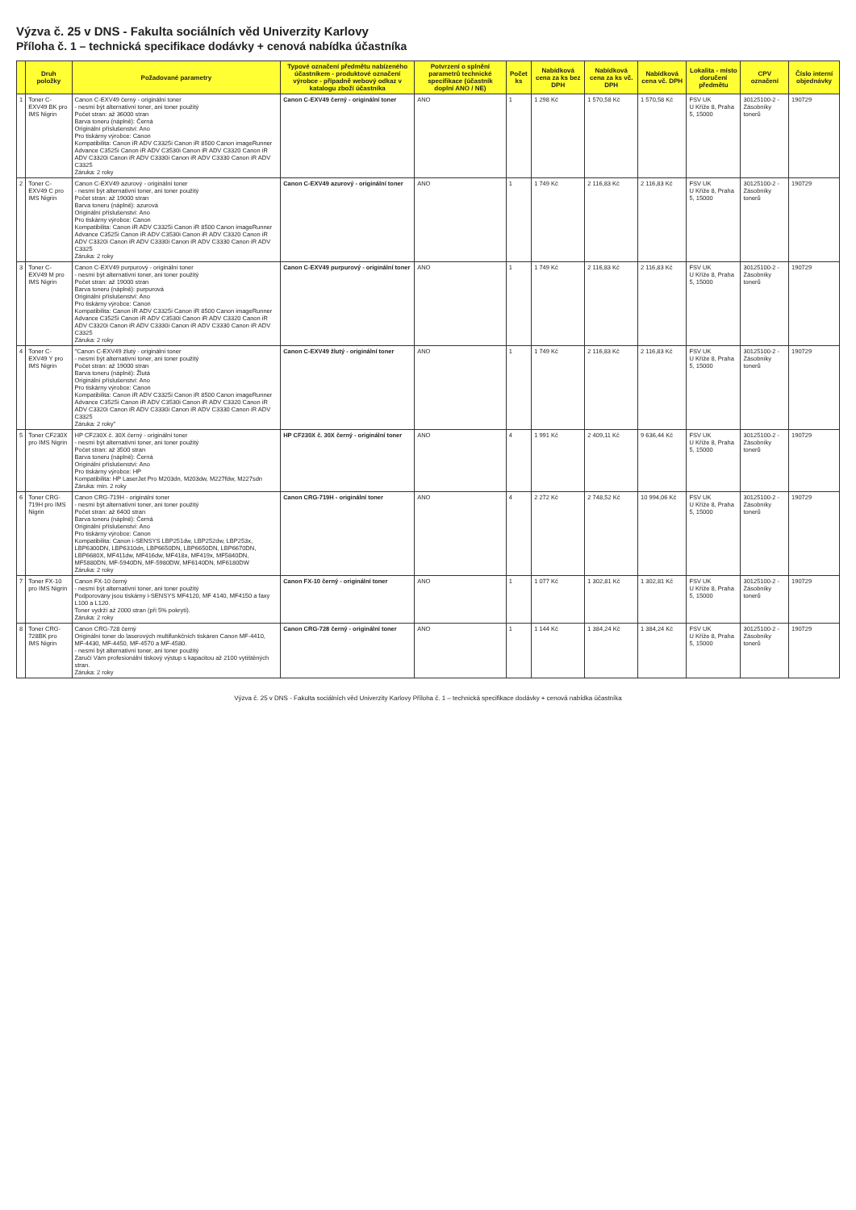Výzva č. 25 v DNS - Fakulta sociálních věd Univerzity Karlovy
Příloha č. 1 – technická specifikace dodávky + cenová nabídka účastníka
| | Druh položky | Požadované parametry | Typové označení předmětu nabízeného účastníkem - produktové označení výrobce - případně webový odkaz v katalogu zboží účastníka | Potvrzení o splnění parametrů technické specifikace (účastník doplní ANO / NE) | Počet ks | Nabídková cena za ks bez DPH | Nabídková cena za ks vč. DPH | Nabídková cena vč. DPH | Lokalita - místo doručení předmětu | CPV označení | Číslo interní objednávky |
| --- | --- | --- | --- | --- | --- | --- | --- | --- | --- | --- | --- |
| 1 | Toner C-EXV49 BK pro IMS Nigrin | Canon C-EXV49 černý - originální toner - nesmí být alternativní toner, ani toner použitý Počet stran: až 36000 stran Barva toneru (náplně): Černá Originální příslušenství: Ano Pro tiskárny výrobce: Canon Kompatibilita: Canon iR ADV C3325i Canon iR 8500 Canon imageRunner Advance C3525i Canon iR ADV C3530i Canon iR ADV C3320 Canon iR ADV C3320i Canon iR ADV C3330i Canon iR ADV C3330 Canon iR ADV C3325 Záruka: 2 roky | Canon C-EXV49 černý - originální toner | ANO | 1 | 1 298 Kč | 1 570,58 Kč | 1 570,58 Kč | FSV UK U Kříže 8, Praha 5, 15000 | 30125100-2 - Zásobníky tonerů | 190729 |
| 2 | Toner C-EXV49 C pro IMS Nigrin | Canon C-EXV49 azurový - originální toner - nesmí být alternativní toner, ani toner použitý Počet stran: až 19000 stran Barva toneru (náplně): azurová Originální příslušenství: Ano Pro tiskárny výrobce: Canon Kompatibilita: Canon iR ADV C3325i Canon iR 8500 Canon imageRunner Advance C3525i Canon iR ADV C3530i Canon iR ADV C3320 Canon iR ADV C3320i Canon iR ADV C3330i Canon iR ADV C3330 Canon iR ADV C3325 Záruka: 2 roky | Canon C-EXV49 azurový - originální toner | ANO | 1 | 1 749 Kč | 2 116,83 Kč | 2 116,83 Kč | FSV UK U Kříže 8, Praha 5, 15000 | 30125100-2 - Zásobníky tonerů | 190729 |
| 3 | Toner C-EXV49 M pro IMS Nigrin | Canon C-EXV49 purpurový - originální toner - nesmí být alternativní toner, ani toner použitý Počet stran: až 19000 stran Barva toneru (náplně): purpurová Originální příslušenství: Ano Pro tiskárny výrobce: Canon Kompatibilita: Canon iR ADV C3325i Canon iR 8500 Canon imageRunner Advance C3525i Canon iR ADV C3530i Canon iR ADV C3320 Canon iR ADV C3320i Canon iR ADV C3330i Canon iR ADV C3330 Canon iR ADV C3325 Záruka: 2 roky | Canon C-EXV49 purpurový - originální toner | ANO | 1 | 1 749 Kč | 2 116,83 Kč | 2 116,83 Kč | FSV UK U Kříže 8, Praha 5, 15000 | 30125100-2 - Zásobníky tonerů | 190729 |
| 4 | Toner C-EXV49 Y pro IMS Nigrin | "Canon C-EXV49 žlutý - originální toner - nesmí být alternativní toner, ani toner použitý Počet stran: až 19000 stran Barva toneru (náplně): Žlutá Originální příslušenství: Ano Pro tiskárny výrobce: Canon Kompatibilita: Canon iR ADV C3325i Canon iR 8500 Canon imageRunner Advance C3525i Canon iR ADV C3530i Canon iR ADV C3320 Canon iR ADV C3320i Canon iR ADV C3330i Canon iR ADV C3330 Canon iR ADV C3325 Záruka: 2 roky" | Canon C-EXV49 žlutý - originální toner | ANO | 1 | 1 749 Kč | 2 116,83 Kč | 2 116,83 Kč | FSV UK U Kříže 8, Praha 5, 15000 | 30125100-2 - Zásobníky tonerů | 190729 |
| 5 | Toner CF230X pro IMS Nigrin | HP CF230X č. 30X černý - originální toner - nesmí být alternativní toner, ani toner použitý Počet stran: až 3500 stran Barva toneru (náplně): Černá Originální příslušenství: Ano Pro tiskárny výrobce: HP Kompatibilita: HP LaserJet Pro M203dn, M203dw, M227fdw, M227sdn Záruka: min. 2 roky | HP CF230X č. 30X černý - originální toner | ANO | 4 | 1 991 Kč | 2 409,11 Kč | 9 636,44 Kč | FSV UK U Kříže 8, Praha 5, 15000 | 30125100-2 - Zásobníky tonerů | 190729 |
| 6 | Toner CRG-719H pro IMS Nigrin | Canon CRG-719H - originální toner - nesmí být alternativní toner, ani toner použitý Počet stran: až 6400 stran Barva toneru (náplně): Černá Originální příslušenství: Ano Pro tiskárny výrobce: Canon Kompatibilita: Canon i-SENSYS LBP251dw, LBP252dw, LBP253x, LBP6300DN, LBP6310dn, LBP6650DN, LBP6650DN, LBP6670DN, LBP6680X, MF411dw, MF416dw, MF418x, MF419x, MF5840DN, MF5880DN, MF-5940DN, MF-5980DW, MF6140DN, MF6180DW Záruka: 2 roky | Canon CRG-719H - originální toner | ANO | 4 | 2 272 Kč | 2 748,52 Kč | 10 994,06 Kč | FSV UK U Kříže 8, Praha 5, 15000 | 30125100-2 - Zásobníky tonerů | 190729 |
| 7 | Toner FX-10 pro IMS Nigrin | Canon FX-10 černý - nesmí být alternativní toner, ani toner použitý Podporovány jsou tiskárny i-SENSYS MF4120, MF 4140, MF4150 a faxy L100 a L120. Toner vydrží až 2000 stran (při 5% pokrytí). Záruka: 2 roky | Canon FX-10 černý - originální toner | ANO | 1 | 1 077 Kč | 1 302,81 Kč | 1 302,81 Kč | FSV UK U Kříže 8, Praha 5, 15000 | 30125100-2 - Zásobníky tonerů | 190729 |
| 8 | Toner CRG-728BK pro IMS Nigrin | Canon CRG-728 černý Originální toner do laserových multifunkčních tiskáren Canon MF-4410, MF-4430, MF-4450, MF-4570 a MF-4580. - nesmí být alternativní toner, ani toner použitý Zaručí Vám profesionální tiskový výstup s kapacitou až 2100 vytištěných stran. Záruka: 2 roky | Canon CRG-728 černý - originální toner | ANO | 1 | 1 144 Kč | 1 384,24 Kč | 1 384,24 Kč | FSV UK U Kříže 8, Praha 5, 15000 | 30125100-2 - Zásobníky tonerů | 190729 |
Výzva č. 25 v DNS - Fakulta sociálních věd Univerzity Karlovy Příloha č. 1 – technická specifikace dodávky + cenová nabídka účastníka